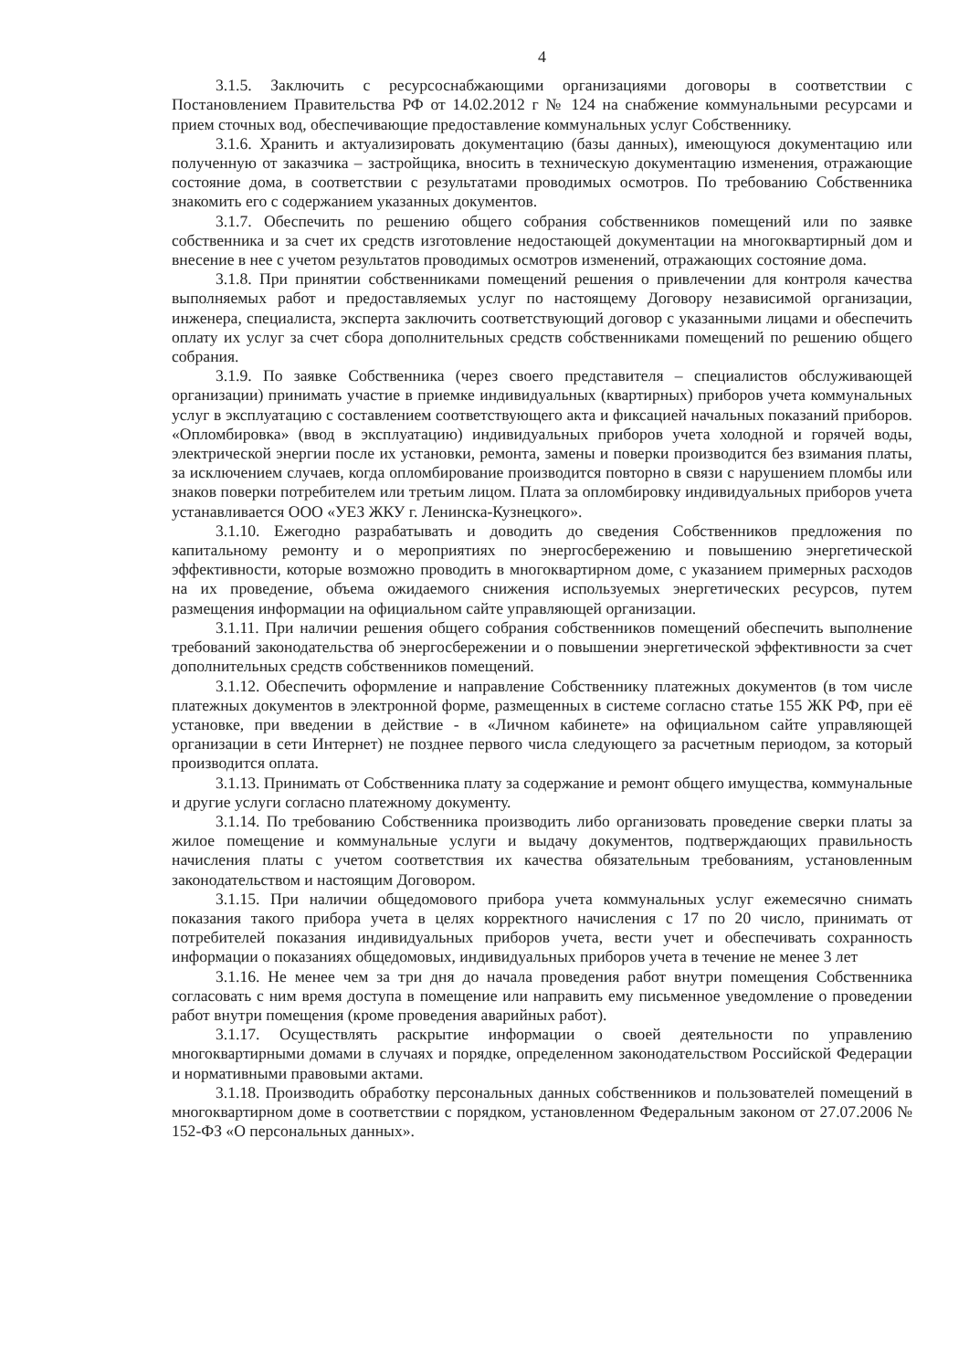4
3.1.5. Заключить с ресурсоснабжающими организациями договоры в соответствии с Постановлением Правительства РФ от 14.02.2012 г № 124 на снабжение коммунальными ресурсами и прием сточных вод, обеспечивающие предоставление коммунальных услуг Собственнику.
3.1.6. Хранить и актуализировать документацию (базы данных), имеющуюся документацию или полученную от заказчика – застройщика, вносить в техническую документацию изменения, отражающие состояние дома, в соответствии с результатами проводимых осмотров. По требованию Собственника знакомить его с содержанием указанных документов.
3.1.7. Обеспечить по решению общего собрания собственников помещений или по заявке собственника и за счет их средств изготовление недостающей документации на многоквартирный дом и внесение в нее с учетом результатов проводимых осмотров изменений, отражающих состояние дома.
3.1.8. При принятии собственниками помещений решения о привлечении для контроля качества выполняемых работ и предоставляемых услуг по настоящему Договору независимой организации, инженера, специалиста, эксперта заключить соответствующий договор с указанными лицами и обеспечить оплату их услуг за счет сбора дополнительных средств собственниками помещений по решению общего собрания.
3.1.9. По заявке Собственника (через своего представителя – специалистов обслуживающей организации) принимать участие в приемке индивидуальных (квартирных) приборов учета коммунальных услуг в эксплуатацию с составлением соответствующего акта и фиксацией начальных показаний приборов. «Опломбировка» (ввод в эксплуатацию) индивидуальных приборов учета холодной и горячей воды, электрической энергии после их установки, ремонта, замены и поверки производится без взимания платы, за исключением случаев, когда опломбирование производится повторно в связи с нарушением пломбы или знаков поверки потребителем или третьим лицом. Плата за опломбировку индивидуальных приборов учета устанавливается ООО «УЕЗ ЖКУ г. Ленинска-Кузнецкого».
3.1.10. Ежегодно разрабатывать и доводить до сведения Собственников предложения по капитальному ремонту и о мероприятиях по энергосбережению и повышению энергетической эффективности, которые возможно проводить в многоквартирном доме, с указанием примерных расходов на их проведение, объема ожидаемого снижения используемых энергетических ресурсов, путем размещения информации на официальном сайте управляющей организации.
3.1.11. При наличии решения общего собрания собственников помещений обеспечить выполнение требований законодательства об энергосбережении и о повышении энергетической эффективности за счет дополнительных средств собственников помещений.
3.1.12. Обеспечить оформление и направление Собственнику платежных документов (в том числе платежных документов в электронной форме, размещенных в системе согласно статье 155 ЖК РФ, при её установке, при введении в действие - в «Личном кабинете» на официальном сайте управляющей организации в сети Интернет) не позднее первого числа следующего за расчетным периодом, за который производится оплата.
3.1.13. Принимать от Собственника плату за содержание и ремонт общего имущества, коммунальные и другие услуги согласно платежному документу.
3.1.14. По требованию Собственника производить либо организовать проведение сверки платы за жилое помещение и коммунальные услуги и выдачу документов, подтверждающих правильность начисления платы с учетом соответствия их качества обязательным требованиям, установленным законодательством и настоящим Договором.
3.1.15. При наличии общедомового прибора учета коммунальных услуг ежемесячно снимать показания такого прибора учета в целях корректного начисления с 17 по 20 число, принимать от потребителей показания индивидуальных приборов учета, вести учет и обеспечивать сохранность информации о показаниях общедомовых, индивидуальных приборов учета в течение не менее 3 лет
3.1.16. Не менее чем за три дня до начала проведения работ внутри помещения Собственника согласовать с ним время доступа в помещение или направить ему письменное уведомление о проведении работ внутри помещения (кроме проведения аварийных работ).
3.1.17. Осуществлять раскрытие информации о своей деятельности по управлению многоквартирными домами в случаях и порядке, определенном законодательством Российской Федерации и нормативными правовыми актами.
3.1.18. Производить обработку персональных данных собственников и пользователей помещений в многоквартирном доме в соответствии с порядком, установленном Федеральным законом от 27.07.2006 № 152-ФЗ «О персональных данных».